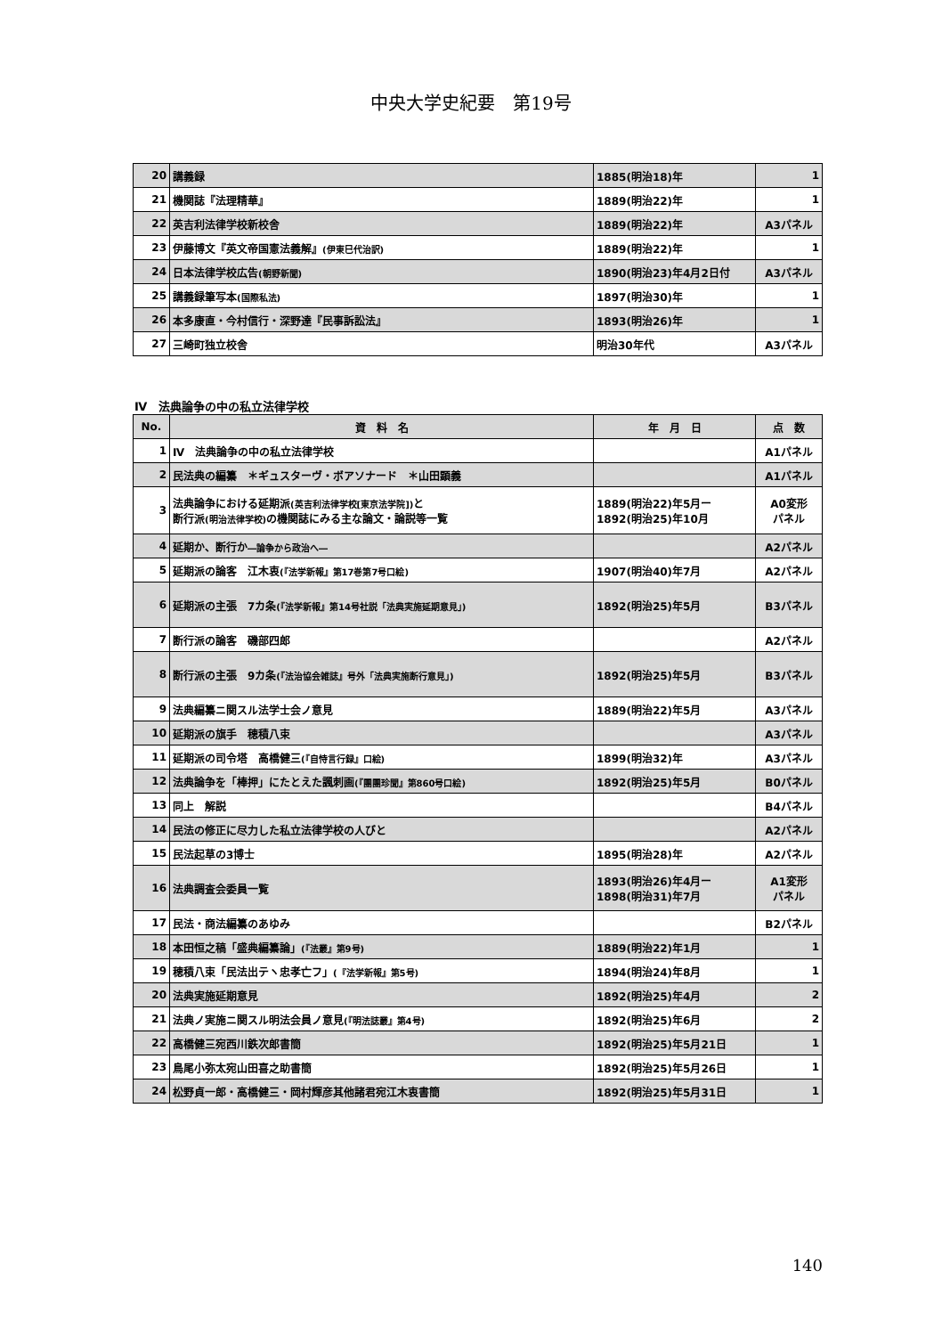中央大学史紀要　第19号
| 20 | 講義録 | 1885(明治18)年 | 1 |
| 21 | 機関誌『法理精華』 | 1889(明治22)年 | 1 |
| 22 | 英吉利法律学校新校舎 | 1889(明治22)年 | A3パネル |
| 23 | 伊藤博文『英文帝国憲法義解』 (伊東巳代治訳) | 1889(明治22)年 | 1 |
| 24 | 日本法律学校広告 (朝野新聞) | 1890(明治23)年4月2日付 | A3パネル |
| 25 | 講義録筆写本 (国際私法) | 1897(明治30)年 | 1 |
| 26 | 本多康直・今村信行・深野達『民事訴訟法』 | 1893(明治26)年 | 1 |
| 27 | 三崎町独立校舎 | 明治30年代 | A3パネル |
Ⅳ　法典論争の中の私立法律学校
| No. | 資 料 名 | 年 月 日 | 点 数 |
| 1 | Ⅳ 法典論争の中の私立法律学校 | | A1パネル |
| 2 | 民法典の編纂 ＊ギュスターヴ・ボアソナード ＊山田顕義 | | A1パネル |
| 3 | 法典論争における延期派 (英吉利法律学校[東京法学院]) と 断行派 (明治法律学校) の機関誌にみる主な論文・論説等一覧 | 1889(明治22)年5月ー 1892(明治25)年10月 | A0変形 パネル |
| 4 | 延期か、断行か ―論争から政治へ― | | A2パネル |
| 5 | 延期派の論客 江木衷 (『法学新報』第17巻第7号口絵) | 1907(明治40)年7月 | A2パネル |
| 6 | 延期派の主張 7カ条 (『法学新報』第14号社説「法典実施延期意見」) | 1892(明治25)年5月 | B3パネル |
| 7 | 断行派の論客 磯部四郎 | | A2パネル |
| 8 | 断行派の主張 9カ条 (『法治協会雑誌』号外「法典実施断行意見」) | 1892(明治25)年5月 | B3パネル |
| 9 | 法典編纂ニ関スル法学士会ノ意見 | 1889(明治22)年5月 | A3パネル |
| 10 | 延期派の旗手 穂積八束 | | A3パネル |
| 11 | 延期派の司令塔 高橋健三 (『自恃言行録』口絵) | 1899(明治32)年 | A3パネル |
| 12 | 法典論争を「棒押」にたとえた諷刺画 (『團團珍聞』第860号口絵) | 1892(明治25)年5月 | B0パネル |
| 13 | 同上 解説 | | B4パネル |
| 14 | 民法の修正に尽力した私立法律学校の人びと | | A2パネル |
| 15 | 民法起草の3博士 | 1895(明治28)年 | A2パネル |
| 16 | 法典調査会委員一覧 | 1893(明治26)年4月ー 1898(明治31)年7月 | A1変形 パネル |
| 17 | 民法・商法編纂のあゆみ | | B2パネル |
| 18 | 本田恒之稿「盛典編纂論」 (『法叢』第9号) | 1889(明治22)年1月 | 1 |
| 19 | 穂積八束「民法出テヽ忠孝亡フ」 (『法学新報』第5号) | 1894(明治24)年8月 | 1 |
| 20 | 法典実施延期意見 | 1892(明治25)年4月 | 2 |
| 21 | 法典ノ実施ニ関スル明法会員ノ意見 (『明法誌叢』第4号) | 1892(明治25)年6月 | 2 |
| 22 | 高橋健三宛西川鉄次郎書簡 | 1892(明治25)年5月21日 | 1 |
| 23 | 鳥尾小弥太宛山田喜之助書簡 | 1892(明治25)年5月26日 | 1 |
| 24 | 松野貞一郎・高橋健三・岡村輝彦其他諸君宛江木衷書簡 | 1892(明治25)年5月31日 | 1 |
140